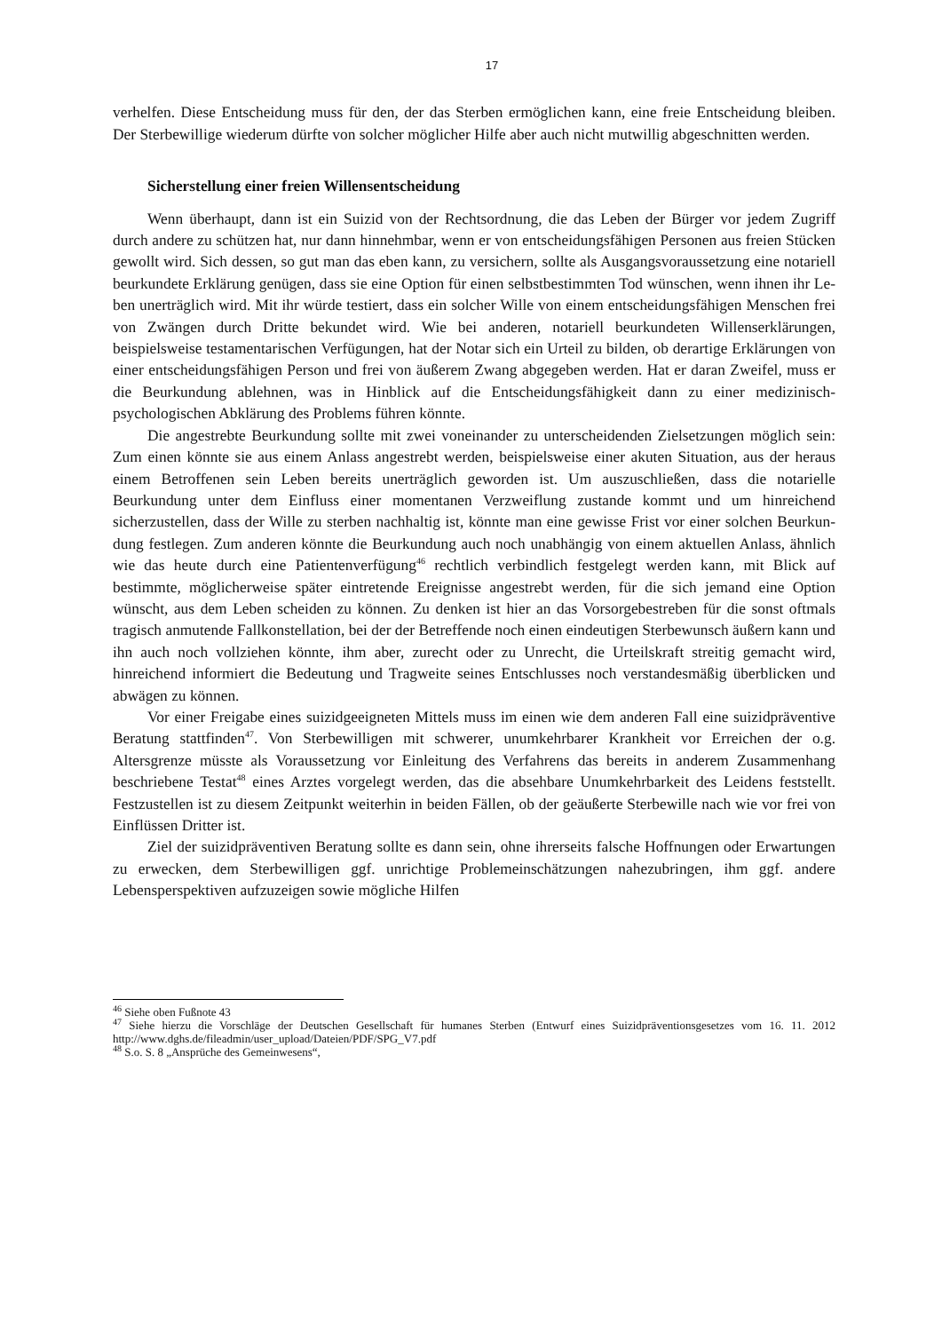17
verhelfen. Diese Entscheidung muss für den, der das Sterben ermöglichen kann, eine freie Entscheidung bleiben. Der Sterbewillige wiederum dürfte von solcher möglicher Hilfe aber auch nicht mutwillig abgeschnitten werden.
Sicherstellung einer freien Willensentscheidung
Wenn überhaupt, dann ist ein Suizid von der Rechtsordnung, die das Leben der Bürger vor jedem Zugriff durch andere zu schützen hat, nur dann hinnehmbar, wenn er von entschei­dungsfähigen Personen aus freien Stücken gewollt wird. Sich dessen, so gut man das eben kann, zu versichern, sollte als Ausgangsvoraussetzung eine notariell beurkundete Erklärung genügen, dass sie eine Option für einen selbstbestimmten Tod wünschen, wenn ihnen ihr Le­ben unerträglich wird. Mit ihr würde testiert, dass ein solcher Wille von einem entscheidungs­fähigen Menschen frei von Zwängen durch Dritte bekundet wird. Wie bei anderen, notariell beurkundeten Willenserklärungen, beispielsweise testamentarischen Verfügungen, hat der Notar sich ein Urteil zu bilden, ob derartige Erklärungen von einer entscheidungsfähigen Per­son und frei von äußerem Zwang abgegeben werden. Hat er daran Zweifel, muss er die Beur­kundung ablehnen, was in Hinblick auf die Entscheidungsfähigkeit dann zu einer medizi­nisch-psychologischen Abklärung des Problems führen könnte.
Die angestrebte Beurkundung sollte mit zwei voneinander zu unterscheidenden Zielset­zungen möglich sein: Zum einen könnte sie aus einem Anlass angestrebt werden, beispiels­weise einer akuten Situation, aus der heraus einem Betroffenen sein Leben bereits unerträg­lich geworden ist. Um auszuschließen, dass die notarielle Beurkundung unter dem Einfluss einer momentanen Verzweiflung zustande kommt und um hinreichend sicherzustellen, dass der Wille zu sterben nachhaltig ist, könnte man eine gewisse Frist vor einer solchen Beurkun­dung festlegen. Zum anderen könnte die Beurkundung auch noch unabhängig von einem ak­tuellen Anlass, ähnlich wie das heute durch eine Patientenverfügung<sup>46</sup> rechtlich verbindlich festgelegt werden kann, mit Blick auf bestimmte, möglicherweise später eintretende Ereignis­se angestrebt werden, für die sich jemand eine Option wünscht, aus dem Leben scheiden zu können. Zu denken ist hier an das Vorsorgebestreben für die sonst oftmals tragisch anmutende Fallkonstellation, bei der der Betreffende noch einen eindeutigen Sterbewunsch äußern kann und ihn auch noch vollziehen könnte, ihm aber, zurecht oder zu Unrecht, die Urteilskraft strei­tig gemacht wird, hinreichend informiert die Bedeutung und Tragweite seines Entschlusses noch verstandesmäßig überblicken und abwägen zu können.
Vor einer Freigabe eines suizidgeeigneten Mittels muss im einen wie dem anderen Fall eine suizidpräventive Beratung stattfinden<sup>47</sup>. Von Sterbewilligen mit schwerer, unumkehrba­rer Krankheit vor Erreichen der o.g. Altersgrenze müsste als Voraussetzung vor Einleitung des Verfahrens das bereits in anderem Zusammenhang beschriebene Testat<sup>48</sup> eines Arztes vorgelegt werden, das die absehbare Unumkehrbarkeit des Leidens feststellt. Festzustellen ist zu diesem Zeitpunkt weiterhin in beiden Fällen, ob der geäußerte Sterbewille nach wie vor frei von Einflüssen Dritter ist.
Ziel der suizidpräventiven Beratung sollte es dann sein, ohne ihrerseits falsche Hoffnun­gen oder Erwartungen zu erwecken, dem Sterbewilligen ggf. unrichtige Problemeinschätzun­gen nahezubringen, ihm ggf. andere Lebensperspektiven aufzuzeigen sowie mögliche Hilfen
<sup>46</sup> Siehe oben Fußnote 43
<sup>47</sup> Siehe hierzu die Vorschläge der Deutschen Gesellschaft für humanes Sterben (Entwurf eines Suizidpräventi­onsgesetzes vom 16. 11. 2012 http://www.dghs.de/fileadmin/user_upload/Dateien/PDF/SPG_V7.pdf
<sup>48</sup> S.o. S. 8 „Ansprüche des Gemeinwesens“,